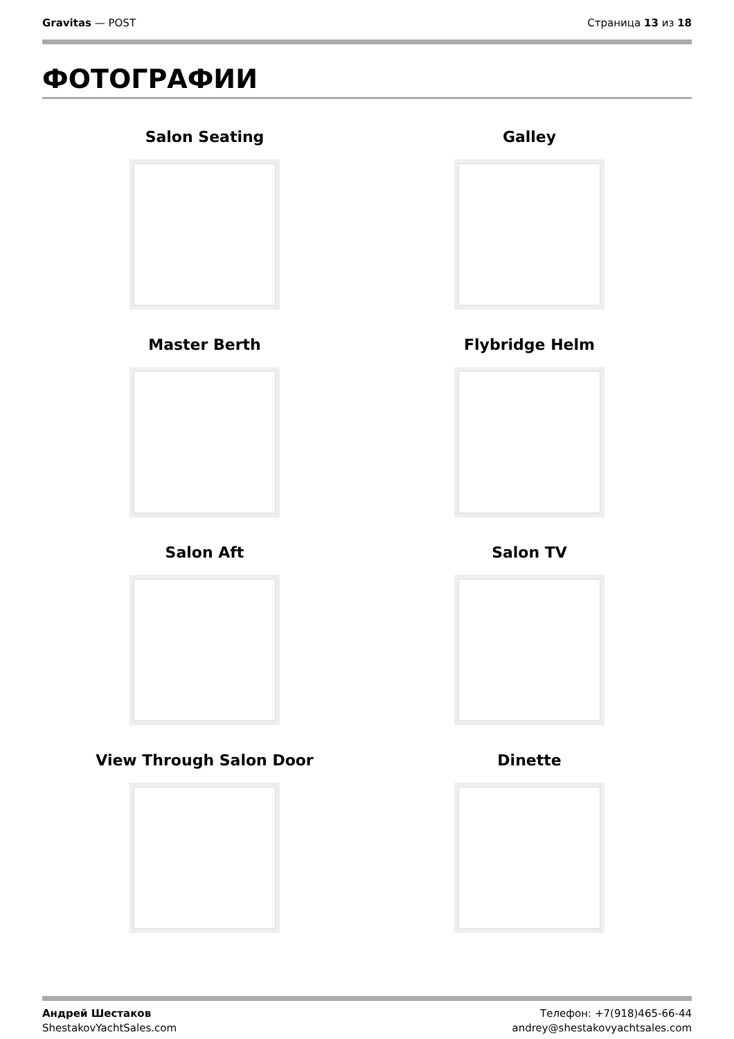Gravitas — POST Страница 13 из 18
ФОТОГРАФИИ
Salon Seating
Galley
Master Berth
Flybridge Helm
Salon Aft
Salon TV
View Through Salon Door
Dinette
Андрей Шестаков
ShestakovYachtSales.com
Телефон: +7(918)465-66-44
andrey@shestakovyachtsales.com